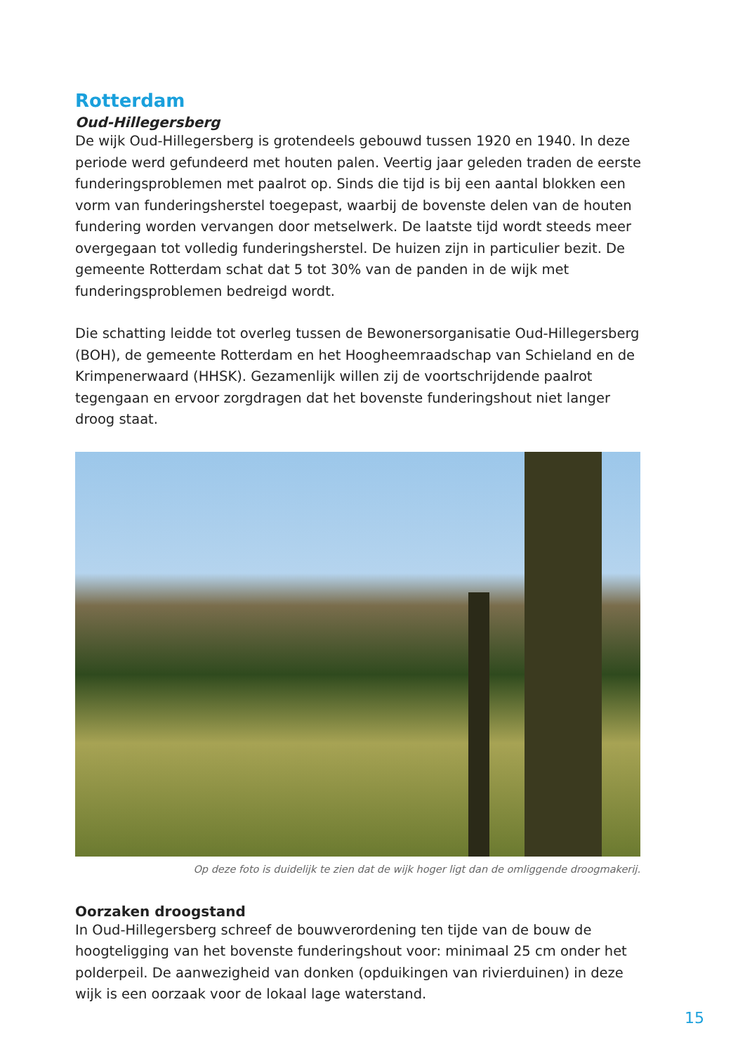Rotterdam
Oud-Hillegersberg
De wijk Oud-Hillegersberg is grotendeels gebouwd tussen 1920 en 1940. In deze periode werd gefundeerd met houten palen. Veertig jaar geleden traden de eerste funderingsproblemen met paalrot op. Sinds die tijd is bij een aantal blokken een vorm van funderingsherstel toegepast, waarbij de bovenste delen van de houten fundering worden vervangen door metselwerk. De laatste tijd wordt steeds meer overgegaan tot volledig funderingsherstel. De huizen zijn in particulier bezit. De gemeente Rotterdam schat dat 5 tot 30% van de panden in de wijk met funderingsproblemen bedreigd wordt.
Die schatting leidde tot overleg tussen de Bewonersorganisatie Oud-Hillegersberg (BOH), de gemeente Rotterdam en het Hoogheemraadschap van Schieland en de Krimpenerwaard (HHSK). Gezamenlijk willen zij de voortschrijdende paalrot tegengaan en ervoor zorgdragen dat het bovenste funderingshout niet langer droog staat.
Op deze foto is duidelijk te zien dat de wijk hoger ligt dan de omliggende droogmakerij.
Oorzaken droogstand
In Oud-Hillegersberg schreef de bouwverordening ten tijde van de bouw de hoogteligging van het bovenste funderingshout voor: minimaal 25 cm onder het polderpeil. De aanwezigheid van donken (opduikingen van rivierduinen) in deze wijk is een oorzaak voor de lokaal lage waterstand.
15